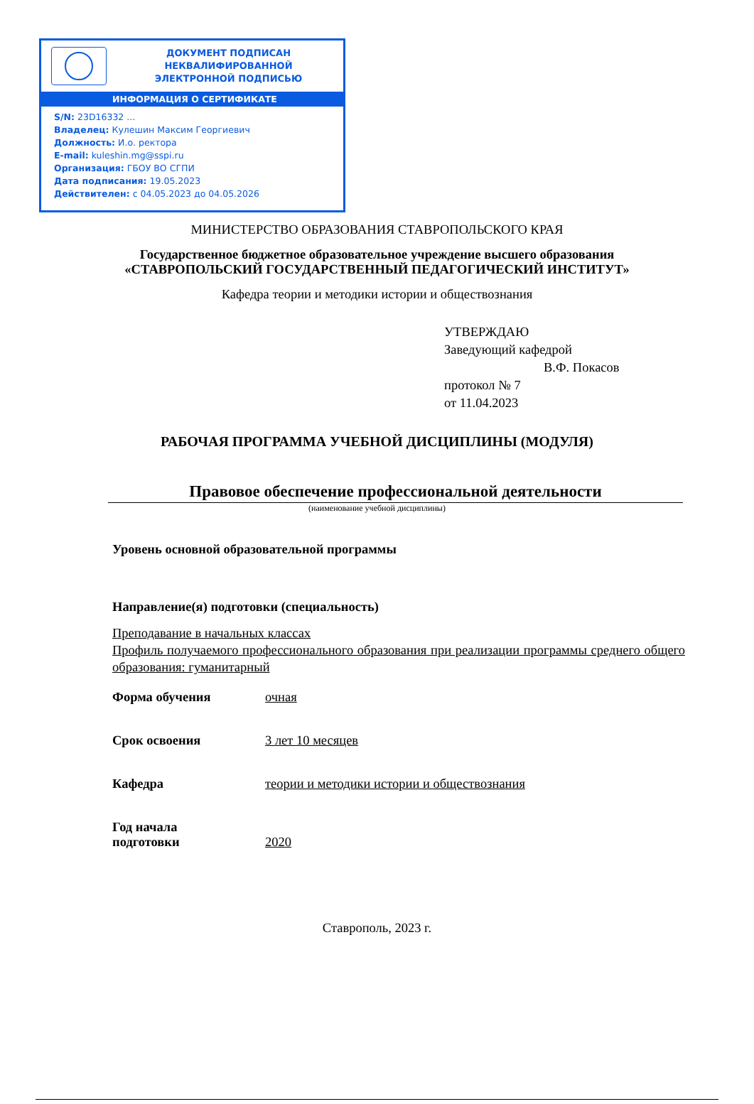ДОКУМЕНТ ПОДПИСАН
НЕКВАЛИФИРОВАННОЙ
ЭЛЕКТРОННОЙ ПОДПИСЬЮ
ИНФОРМАЦИЯ О СЕРТИФИКАТЕ
S/N: 23D16332 ...
Владелец: Кулешин Максим Георгиевич
Должность: И.о. ректора
E-mail: kuleshin.mg@sspi.ru
Организация: ГБОУ ВО СГПИ
Дата подписания: 19.05.2023
Действителен: с 04.05.2023 до 04.05.2026
МИНИСТЕРСТВО ОБРАЗОВАНИЯ СТАВРОПОЛЬСКОГО КРАЯ
Государственное бюджетное образовательное учреждение высшего образования
«СТАВРОПОЛЬСКИЙ ГОСУДАРСТВЕННЫЙ ПЕДАГОГИЧЕСКИЙ ИНСТИТУТ»
Кафедра теории и методики истории и обществознания
УТВЕРЖДАЮ
Заведующий кафедрой
В.Ф. Покасов
протокол № 7
от 11.04.2023
РАБОЧАЯ ПРОГРАММА УЧЕБНОЙ ДИСЦИПЛИНЫ (МОДУЛЯ)
Правовое обеспечение профессиональной деятельности
(наименование учебной дисциплины)
Уровень основной образовательной программы
Направление(я) подготовки (специальность)
Преподавание в начальных классах
Профиль получаемого профессионального образования при реализации программы среднего общего образования: гуманитарный
Форма обучения очная
Срок освоения 3 лет 10 месяцев
Кафедра теории и методики истории и обществознания
Год начала
подготовки
2020
Ставрополь, 2023 г.